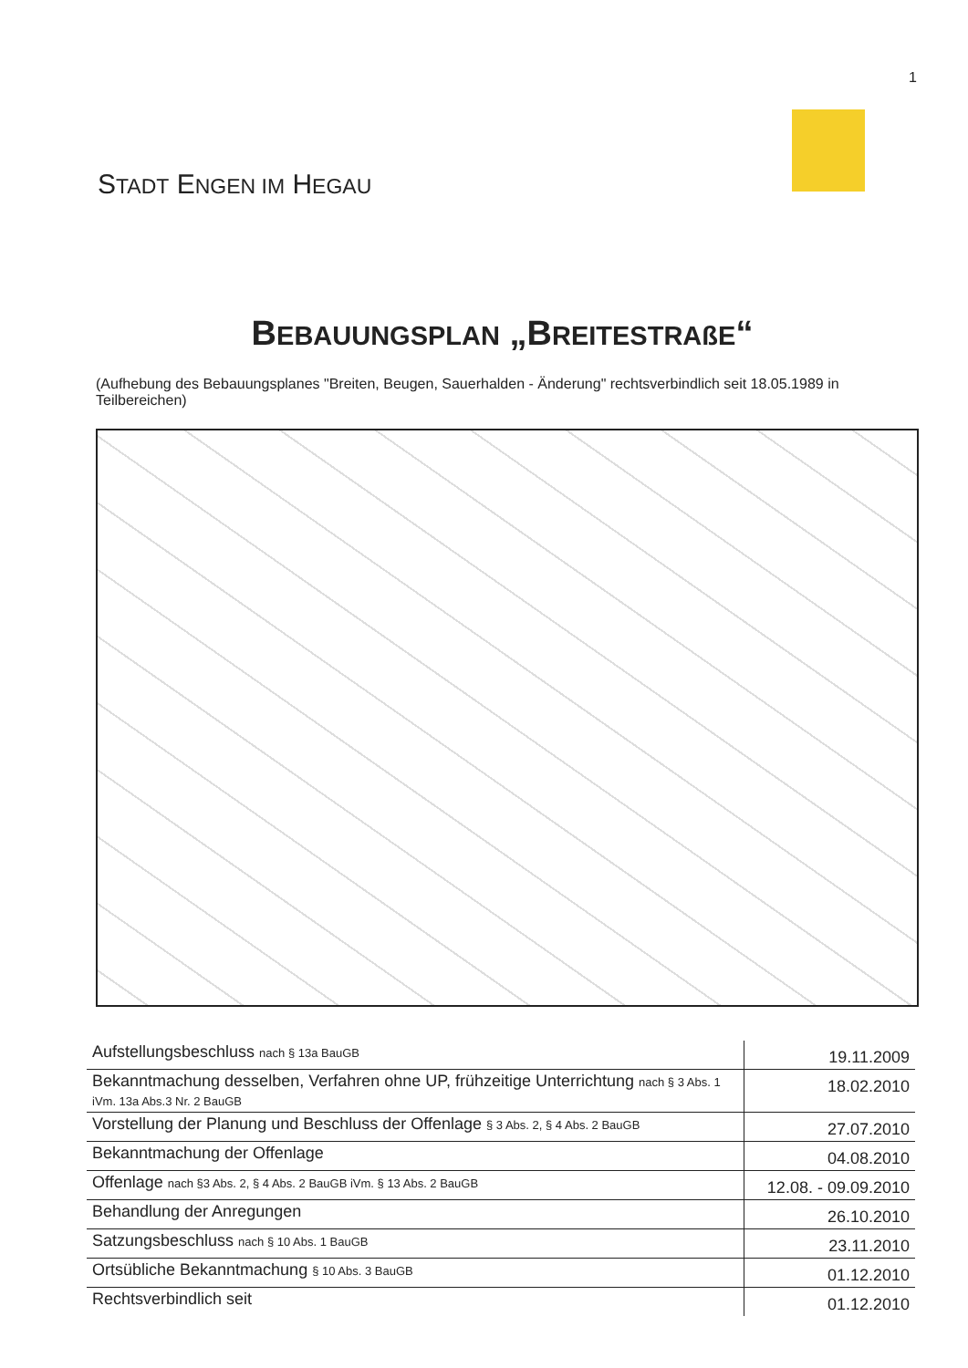1
STADT ENGEN IM HEGAU
BEBAUUNGSPLAN „BREITESTRAßE“
(Aufhebung des Bebauungsplanes "Breiten, Beugen, Sauerhalden - Änderung" rechtsverbindlich seit 18.05.1989 in Teilbereichen)
| Aufstellungsbeschluss nach § 13a BauGB | 19.11.2009 |
| Bekanntmachung desselben, Verfahren ohne UP, frühzeitige Unterrichtung nach § 3 Abs. 1 iVm. 13a Abs.3 Nr. 2 BauGB | 18.02.2010 |
| Vorstellung der Planung und Beschluss der Offenlage § 3 Abs. 2, § 4 Abs. 2 BauGB | 27.07.2010 |
| Bekanntmachung der Offenlage | 04.08.2010 |
| Offenlage nach §3 Abs. 2, § 4 Abs. 2 BauGB iVm. § 13 Abs. 2 BauGB | 12.08. - 09.09.2010 |
| Behandlung der Anregungen | 26.10.2010 |
| Satzungsbeschluss nach § 10 Abs. 1 BauGB | 23.11.2010 |
| Ortsübliche Bekanntmachung § 10 Abs. 3 BauGB | 01.12.2010 |
| Rechtsverbindlich seit | 01.12.2010 |